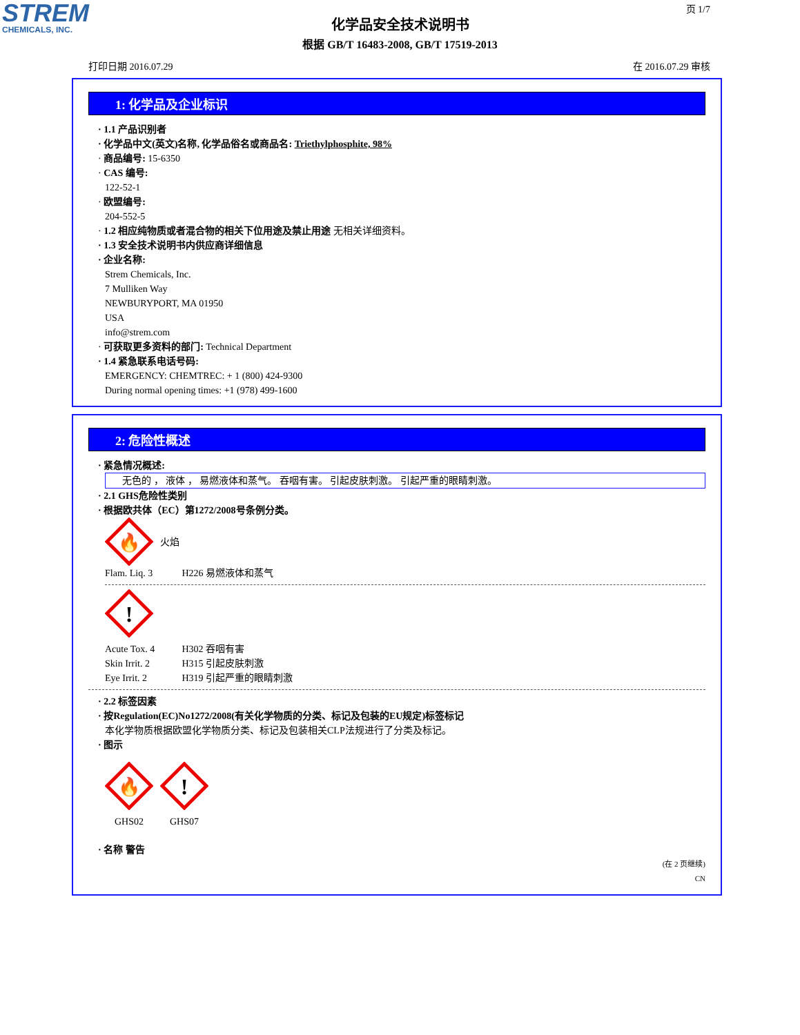STREM
CHEMICALS, INC.
页 1/7
化学品安全技术说明书
根据 GB/T 16483-2008, GB/T 17519-2013
打印日期 2016.07.29 在 2016.07.29 审核
1: 化学品及企业标识
· 1.1 产品识别者
· 化学品中文(英文)名称, 化学品俗名或商品名: Triethylphosphite, 98%
· 商品编号: 15-6350
· CAS 编号:
122-52-1
· 欧盟编号:
204-552-5
· 1.2 相应纯物质或者混合物的相关下位用途及禁止用途 无相关详细资料。
· 1.3 安全技术说明书内供应商详细信息
· 企业名称:
Strem Chemicals, Inc.
7 Mulliken Way
NEWBURYPORT, MA 01950
USA
info@strem.com
· 可获取更多资料的部门: Technical Department
· 1.4 紧急联系电话号码:
EMERGENCY: CHEMTREC: + 1 (800) 424-9300
During normal opening times: +1 (978) 499-1600
2: 危险性概述
· 紧急情况概述:
无色的 ， 液体 ， 易燃液体和蒸气。 吞咽有害。 引起皮肤刺激。 引起严重的眼睛刺激。
· 2.1 GHS危险性类别
· 根据欧共体（EC）第1272/2008号条例分类。
🔥
火焰
Flam. Liq. 3 H226 易燃液体和蒸气
!
Acute Tox. 4 H302 吞咽有害
Skin Irrit. 2 H315 引起皮肤刺激
Eye Irrit. 2 H319 引起严重的眼睛刺激
· 2.2 标签因素
· 按Regulation(EC)No1272/2008(有关化学物质的分类、标记及包装的EU规定)标签标记
本化学物质根据欧盟化学物质分类、标记及包装相关CLP法规进行了分类及标记。
· 图示
🔥
GHS02
!
GHS07
· 名称 警告
(在 2 页继续)
CN